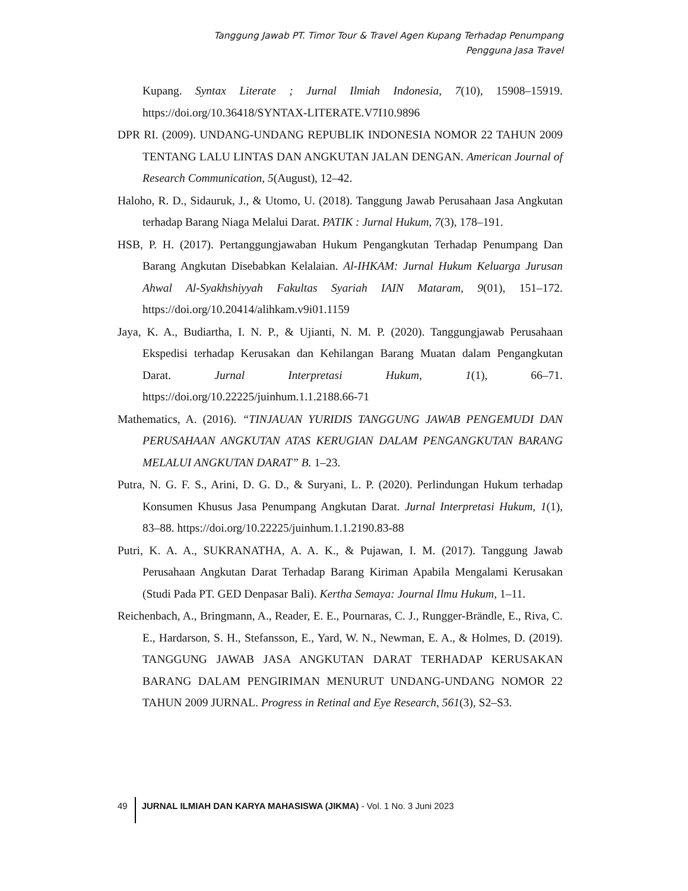Tanggung Jawab PT. Timor Tour & Travel Agen Kupang Terhadap Penumpang
Pengguna Jasa Travel
Kupang. Syntax Literate ; Jurnal Ilmiah Indonesia, 7(10), 15908–15919. https://doi.org/10.36418/SYNTAX-LITERATE.V7I10.9896
DPR RI. (2009). UNDANG-UNDANG REPUBLIK INDONESIA NOMOR 22 TAHUN 2009 TENTANG LALU LINTAS DAN ANGKUTAN JALAN DENGAN. American Journal of Research Communication, 5(August), 12–42.
Haloho, R. D., Sidauruk, J., & Utomo, U. (2018). Tanggung Jawab Perusahaan Jasa Angkutan terhadap Barang Niaga Melalui Darat. PATIK : Jurnal Hukum, 7(3), 178–191.
HSB, P. H. (2017). Pertanggungjawaban Hukum Pengangkutan Terhadap Penumpang Dan Barang Angkutan Disebabkan Kelalaian. Al-IHKAM: Jurnal Hukum Keluarga Jurusan Ahwal Al-Syakhshiyyah Fakultas Syariah IAIN Mataram, 9(01), 151–172. https://doi.org/10.20414/alihkam.v9i01.1159
Jaya, K. A., Budiartha, I. N. P., & Ujianti, N. M. P. (2020). Tanggungjawab Perusahaan Ekspedisi terhadap Kerusakan dan Kehilangan Barang Muatan dalam Pengangkutan Darat. Jurnal Interpretasi Hukum, 1(1), 66–71. https://doi.org/10.22225/juinhum.1.1.2188.66-71
Mathematics, A. (2016). “TINJAUAN YURIDIS TANGGUNG JAWAB PENGEMUDI DAN PERUSAHAAN ANGKUTAN ATAS KERUGIAN DALAM PENGANGKUTAN BARANG MELALUI ANGKUTAN DARAT” B. 1–23.
Putra, N. G. F. S., Arini, D. G. D., & Suryani, L. P. (2020). Perlindungan Hukum terhadap Konsumen Khusus Jasa Penumpang Angkutan Darat. Jurnal Interpretasi Hukum, 1(1), 83–88. https://doi.org/10.22225/juinhum.1.1.2190.83-88
Putri, K. A. A., SUKRANATHA, A. A. K., & Pujawan, I. M. (2017). Tanggung Jawab Perusahaan Angkutan Darat Terhadap Barang Kiriman Apabila Mengalami Kerusakan (Studi Pada PT. GED Denpasar Bali). Kertha Semaya: Journal Ilmu Hukum, 1–11.
Reichenbach, A., Bringmann, A., Reader, E. E., Pournaras, C. J., Rungger-Brändle, E., Riva, C. E., Hardarson, S. H., Stefansson, E., Yard, W. N., Newman, E. A., & Holmes, D. (2019). TANGGUNG JAWAB JASA ANGKUTAN DARAT TERHADAP KERUSAKAN BARANG DALAM PENGIRIMAN MENURUT UNDANG-UNDANG NOMOR 22 TAHUN 2009 JURNAL. Progress in Retinal and Eye Research, 561(3), S2–S3.
49 JURNAL ILMIAH DAN KARYA MAHASISWA (JIKMA) - Vol. 1 No. 3 Juni 2023